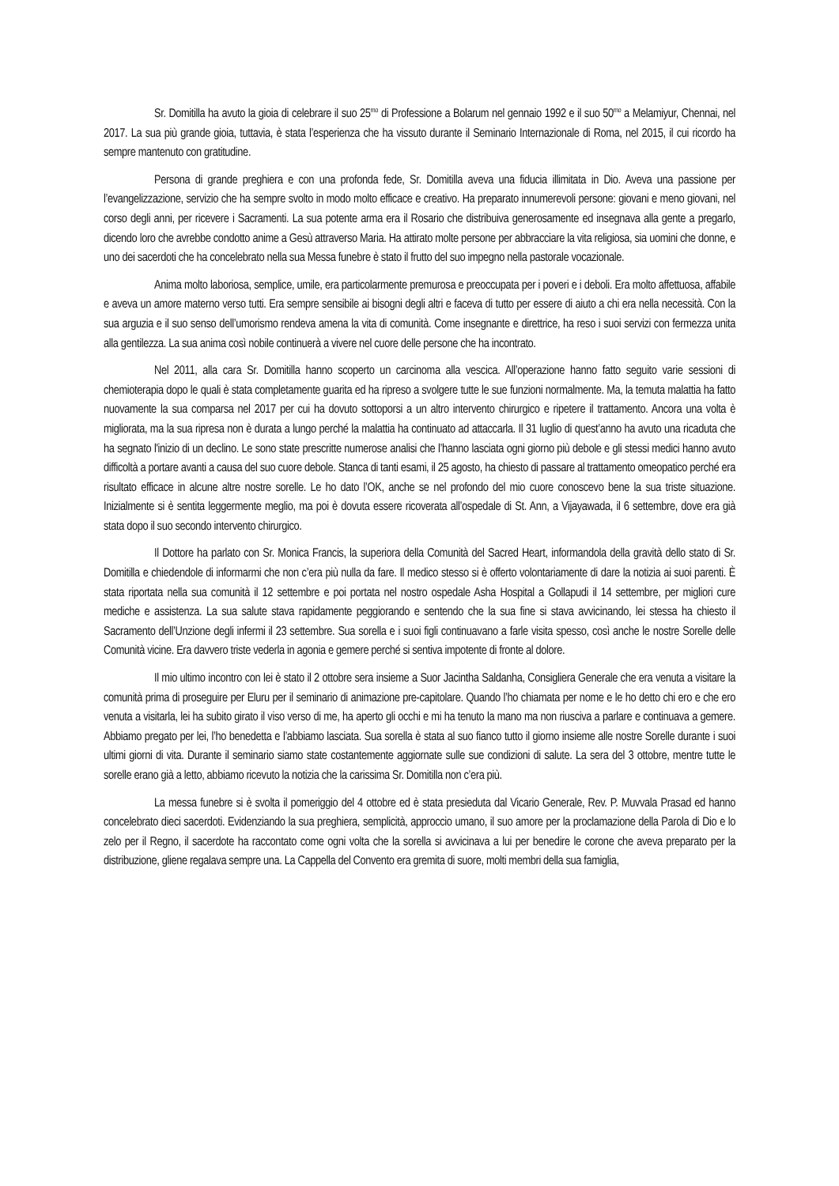Sr. Domitilla ha avuto la gioia di celebrare il suo 25<sup>mo</sup> di Professione a Bolarum nel gennaio 1992 e il suo 50<sup>mo</sup> a Melamiyur, Chennai, nel 2017. La sua più grande gioia, tuttavia, è stata l’esperienza che ha vissuto durante il Seminario Internazionale di Roma, nel 2015, il cui ricordo ha sempre mantenuto con gratitudine.
Persona di grande preghiera e con una profonda fede, Sr. Domitilla aveva una fiducia illimitata in Dio. Aveva una passione per l’evangelizzazione, servizio che ha sempre svolto in modo molto efficace e creativo. Ha preparato innumerevoli persone: giovani e meno giovani, nel corso degli anni, per ricevere i Sacramenti. La sua potente arma era il Rosario che distribuiva generosamente ed insegnava alla gente a pregarlo, dicendo loro che avrebbe condotto anime a Gesù attraverso Maria. Ha attirato molte persone per abbracciare la vita religiosa, sia uomini che donne, e uno dei sacerdoti che ha concelebrato nella sua Messa funebre è stato il frutto del suo impegno nella pastorale vocazionale.
Anima molto laboriosa, semplice, umile, era particolarmente premurosa e preoccupata per i poveri e i deboli. Era molto affettuosa, affabile e aveva un amore materno verso tutti. Era sempre sensibile ai bisogni degli altri e faceva di tutto per essere di aiuto a chi era nella necessità. Con la sua arguzia e il suo senso dell’umorismo rendeva amena la vita di comunità. Come insegnante e direttrice, ha reso i suoi servizi con fermezza unita alla gentilezza. La sua anima così nobile continuerà a vivere nel cuore delle persone che ha incontrato.
Nel 2011, alla cara Sr. Domitilla hanno scoperto un carcinoma alla vescica. All’operazione hanno fatto seguito varie sessioni di chemioterapia dopo le quali è stata completamente guarita ed ha ripreso a svolgere tutte le sue funzioni normalmente. Ma, la temuta malattia ha fatto nuovamente la sua comparsa nel 2017 per cui ha dovuto sottoporsi a un altro intervento chirurgico e ripetere il trattamento. Ancora una volta è migliorata, ma la sua ripresa non è durata a lungo perché la malattia ha continuato ad attaccarla. Il 31 luglio di quest’anno ha avuto una ricaduta che ha segnato l'inizio di un declino. Le sono state prescritte numerose analisi che l’hanno lasciata ogni giorno più debole e gli stessi medici hanno avuto difficoltà a portare avanti a causa del suo cuore debole. Stanca di tanti esami, il 25 agosto, ha chiesto di passare al trattamento omeopatico perché era risultato efficace in alcune altre nostre sorelle. Le ho dato l’OK, anche se nel profondo del mio cuore conoscevo bene la sua triste situazione. Inizialmente si è sentita leggermente meglio, ma poi è dovuta essere ricoverata all’ospedale di St. Ann, a Vijayawada, il 6 settembre, dove era già stata dopo il suo secondo intervento chirurgico.
Il Dottore ha parlato con Sr. Monica Francis, la superiora della Comunità del Sacred Heart, informandola della gravità dello stato di Sr. Domitilla e chiedendole di informarmi che non c’era più nulla da fare. Il medico stesso si è offerto volontariamente di dare la notizia ai suoi parenti. È stata riportata nella sua comunità il 12 settembre e poi portata nel nostro ospedale Asha Hospital a Gollapudi il 14 settembre, per migliori cure mediche e assistenza. La sua salute stava rapidamente peggiorando e sentendo che la sua fine si stava avvicinando, lei stessa ha chiesto il Sacramento dell’Unzione degli infermi il 23 settembre. Sua sorella e i suoi figli continuavano a farle visita spesso, così anche le nostre Sorelle delle Comunità vicine. Era davvero triste vederla in agonia e gemere perché si sentiva impotente di fronte al dolore.
Il mio ultimo incontro con lei è stato il 2 ottobre sera insieme a Suor Jacintha Saldanha, Consigliera Generale che era venuta a visitare la comunità prima di proseguire per Eluru per il seminario di animazione pre-capitolare. Quando l’ho chiamata per nome e le ho detto chi ero e che ero venuta a visitarla, lei ha subito girato il viso verso di me, ha aperto gli occhi e mi ha tenuto la mano ma non riusciva a parlare e continuava a gemere. Abbiamo pregato per lei, l’ho benedetta e l’abbiamo lasciata. Sua sorella è stata al suo fianco tutto il giorno insieme alle nostre Sorelle durante i suoi ultimi giorni di vita. Durante il seminario siamo state costantemente aggiornate sulle sue condizioni di salute. La sera del 3 ottobre, mentre tutte le sorelle erano già a letto, abbiamo ricevuto la notizia che la carissima Sr. Domitilla non c’era più.
La messa funebre si è svolta il pomeriggio del 4 ottobre ed è stata presieduta dal Vicario Generale, Rev. P. Muvvala Prasad ed hanno concelebrato dieci sacerdoti. Evidenziando la sua preghiera, semplicità, approccio umano, il suo amore per la proclamazione della Parola di Dio e lo zelo per il Regno, il sacerdote ha raccontato come ogni volta che la sorella si avvicinava a lui per benedire le corone che aveva preparato per la distribuzione, gliene regalava sempre una. La Cappella del Convento era gremita di suore, molti membri della sua famiglia,